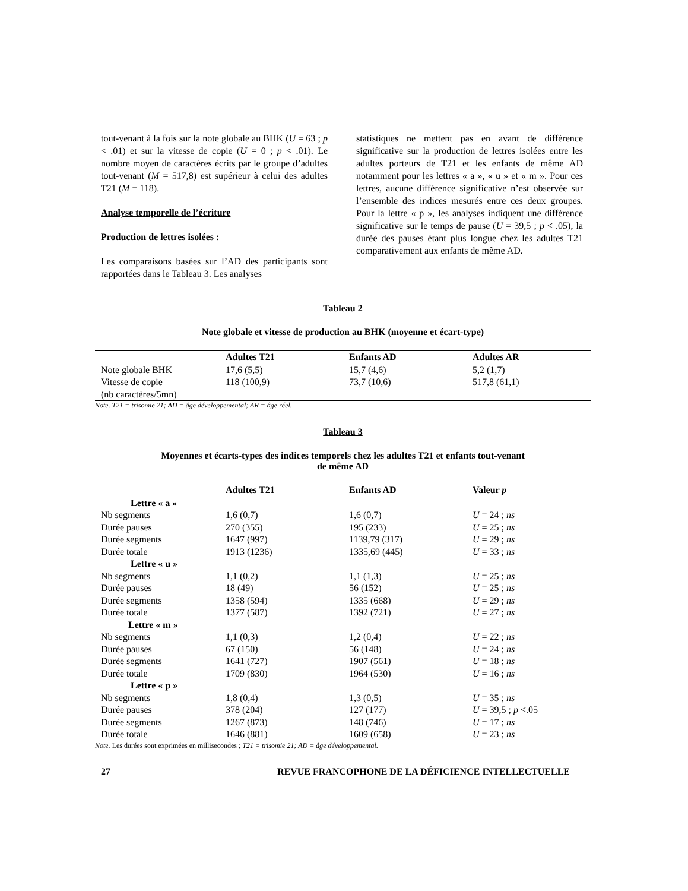tout-venant à la fois sur la note globale au BHK (U = 63 ; p < .01) et sur la vitesse de copie (U = 0 ; p < .01). Le nombre moyen de caractères écrits par le groupe d’adultes tout-venant (M = 517,8) est supérieur à celui des adultes T21 (M = 118).
Analyse temporelle de l’écriture
Production de lettres isolées :
Les comparaisons basées sur l’AD des participants sont rapportées dans le Tableau 3. Les analyses
statistiques ne mettent pas en avant de différence significative sur la production de lettres isolées entre les adultes porteurs de T21 et les enfants de même AD notamment pour les lettres « a », « u » et « m ». Pour ces lettres, aucune différence significative n’est observée sur l’ensemble des indices mesurés entre ces deux groupes. Pour la lettre « p », les analyses indiquent une différence significative sur le temps de pause (U = 39,5 ; p < .05), la durée des pauses étant plus longue chez les adultes T21 comparativement aux enfants de même AD.
Tableau 2
Note globale et vitesse de production au BHK (moyenne et écart-type)
| | Adultes T21 | Enfants AD | Adultes AR |
| --- | --- | --- | --- |
| Note globale BHK | 17,6 (5,5) | 15,7 (4,6) | 5,2 (1,7) |
| Vitesse de copie (nb caractères/5mn) | 118 (100,9) | 73,7 (10,6) | 517,8 (61,1) |
Note. T21 = trisomie 21; AD = âge développemental; AR = âge réel.
Tableau 3
Moyennes et écarts-types des indices temporels chez les adultes T21 et enfants tout-venant
de même AD
| | Adultes T21 | Enfants AD | Valeur p |
| --- | --- | --- | --- |
| Lettre « a » | | | |
| Nb segments | 1,6 (0,7) | 1,6 (0,7) | U = 24 ; ns |
| Durée pauses | 270 (355) | 195 (233) | U = 25 ; ns |
| Durée segments | 1647 (997) | 1139,79 (317) | U = 29 ; ns |
| Durée totale | 1913 (1236) | 1335,69 (445) | U = 33 ; ns |
| Lettre « u » | | | |
| Nb segments | 1,1 (0,2) | 1,1 (1,3) | U = 25 ; ns |
| Durée pauses | 18 (49) | 56 (152) | U = 25 ; ns |
| Durée segments | 1358 (594) | 1335 (668) | U = 29 ; ns |
| Durée totale | 1377 (587) | 1392 (721) | U = 27 ; ns |
| Lettre « m » | | | |
| Nb segments | 1,1 (0,3) | 1,2 (0,4) | U = 22 ; ns |
| Durée pauses | 67 (150) | 56 (148) | U = 24 ; ns |
| Durée segments | 1641 (727) | 1907 (561) | U = 18 ; ns |
| Durée totale | 1709 (830) | 1964 (530) | U = 16 ; ns |
| Lettre « p » | | | |
| Nb segments | 1,8 (0,4) | 1,3 (0,5) | U = 35 ; ns |
| Durée pauses | 378 (204) | 127 (177) | U = 39,5 ; p <.05 |
| Durée segments | 1267 (873) | 148 (746) | U = 17 ; ns |
| Durée totale | 1646 (881) | 1609 (658) | U = 23 ; ns |
Note. Les durées sont exprimées en millisecondes ; T21 = trisomie 21; AD = âge développemental.
27 REVUE FRANCOPHONE DE LA DÉFICIENCE INTELLECTUELLE